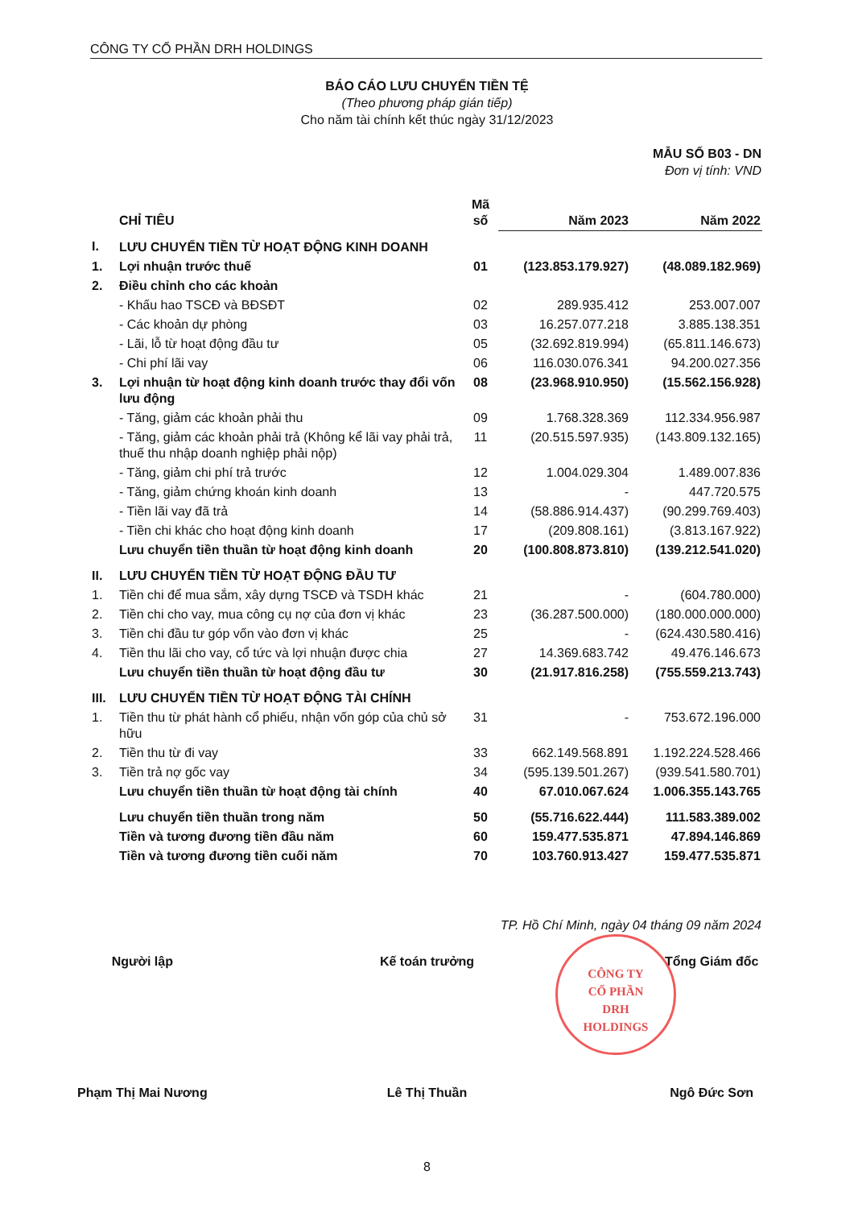CÔNG TY CỔ PHẦN DRH HOLDINGS
BÁO CÁO LƯU CHUYỂN TIỀN TỆ
(Theo phương pháp gián tiếp)
Cho năm tài chính kết thúc ngày 31/12/2023
MẪU SỐ B03 - DN
Đơn vị tính: VND
| | CHỈ TIÊU | Mã số | Năm 2023 | Năm 2022 |
| --- | --- | --- | --- | --- |
| I. | LƯU CHUYỂN TIỀN TỪ HOẠT ĐỘNG KINH DOANH | | | |
| 1. | Lợi nhuận trước thuế | 01 | (123.853.179.927) | (48.089.182.969) |
| 2. | Điều chỉnh cho các khoản | | | |
| | - Khấu hao TSCĐ và BĐSĐT | 02 | 289.935.412 | 253.007.007 |
| | - Các khoản dự phòng | 03 | 16.257.077.218 | 3.885.138.351 |
| | - Lãi, lỗ từ hoạt động đầu tư | 05 | (32.692.819.994) | (65.811.146.673) |
| | - Chi phí lãi vay | 06 | 116.030.076.341 | 94.200.027.356 |
| 3. | Lợi nhuận từ hoạt động kinh doanh trước thay đổi vốn lưu động | 08 | (23.968.910.950) | (15.562.156.928) |
| | - Tăng, giảm các khoản phải thu | 09 | 1.768.328.369 | 112.334.956.987 |
| | - Tăng, giảm các khoản phải trả (Không kể lãi vay phải trả, thuế thu nhập doanh nghiệp phải nộp) | 11 | (20.515.597.935) | (143.809.132.165) |
| | - Tăng, giảm chi phí trả trước | 12 | 1.004.029.304 | 1.489.007.836 |
| | - Tăng, giảm chứng khoán kinh doanh | 13 | - | 447.720.575 |
| | - Tiền lãi vay đã trả | 14 | (58.886.914.437) | (90.299.769.403) |
| | - Tiền chi khác cho hoạt động kinh doanh | 17 | (209.808.161) | (3.813.167.922) |
| | Lưu chuyển tiền thuần từ hoạt động kinh doanh | 20 | (100.808.873.810) | (139.212.541.020) |
| II. | LƯU CHUYỂN TIỀN TỪ HOẠT ĐỘNG ĐẦU TƯ | | | |
| 1. | Tiền chi để mua sắm, xây dựng TSCĐ và TSDH khác | 21 | - | (604.780.000) |
| 2. | Tiền chi cho vay, mua công cụ nợ của đơn vị khác | 23 | (36.287.500.000) | (180.000.000.000) |
| 3. | Tiền chi đầu tư góp vốn vào đơn vị khác | 25 | - | (624.430.580.416) |
| 4. | Tiền thu lãi cho vay, cổ tức và lợi nhuận được chia | 27 | 14.369.683.742 | 49.476.146.673 |
| | Lưu chuyển tiền thuần từ hoạt động đầu tư | 30 | (21.917.816.258) | (755.559.213.743) |
| III. | LƯU CHUYỂN TIỀN TỪ HOẠT ĐỘNG TÀI CHÍNH | | | |
| 1. | Tiền thu từ phát hành cổ phiếu, nhận vốn góp của chủ sở hữu | 31 | - | 753.672.196.000 |
| 2. | Tiền thu từ đi vay | 33 | 662.149.568.891 | 1.192.224.528.466 |
| 3. | Tiền trả nợ gốc vay | 34 | (595.139.501.267) | (939.541.580.701) |
| | Lưu chuyển tiền thuần từ hoạt động tài chính | 40 | 67.010.067.624 | 1.006.355.143.765 |
| | Lưu chuyển tiền thuần trong năm | 50 | (55.716.622.444) | 111.583.389.002 |
| | Tiền và tương đương tiền đầu năm | 60 | 159.477.535.871 | 47.894.146.869 |
| | Tiền và tương đương tiền cuối năm | 70 | 103.760.913.427 | 159.477.535.871 |
TP. Hồ Chí Minh, ngày 04 tháng 09 năm 2024
Người lập Kế toán trưởng Tổng Giám đốc
CÔNG TY
CỔ PHẦN
DRH
HOLDINGS
Phạm Thị Mai Nương Lê Thị Thuần Ngô Đức Sơn
8